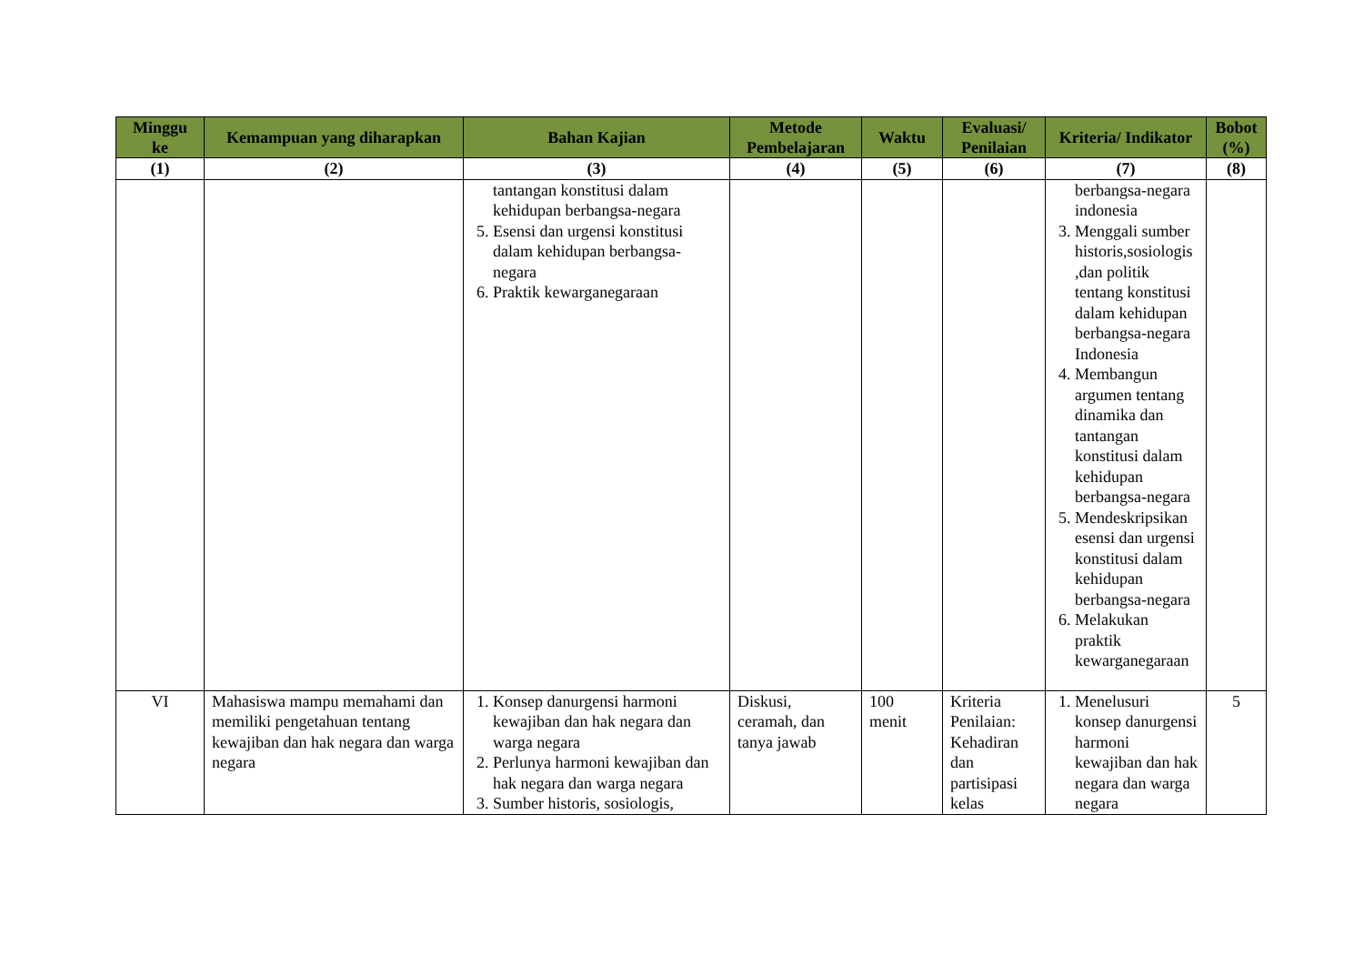| Minggu ke | Kemampuan yang diharapkan | Bahan Kajian | Metode Pembelajaran | Waktu | Evaluasi/ Penilaian | Kriteria/ Indikator | Bobot (%) |
| --- | --- | --- | --- | --- | --- | --- | --- |
| (1) | (2) | (3) | (4) | (5) | (6) | (7) | (8) |
| | | tantangan konstitusi dalam kehidupan berbangsa-negara 5. Esensi dan urgensi konstitusi dalam kehidupan berbangsa-negara 6. Praktik kewarganegaraan | | | | berbangsa-negara indonesia 3. Menggali sumber historis,sosiologis ,dan politik tentang konstitusi dalam kehidupan berbangsa-negara Indonesia 4. Membangun argumen tentang dinamika dan tantangan konstitusi dalam kehidupan berbangsa-negara 5. Mendeskripsikan esensi dan urgensi konstitusi dalam kehidupan berbangsa-negara 6. Melakukan praktik kewarganegaraan | |
| VI | Mahasiswa mampu memahami dan memiliki pengetahuan tentang kewajiban dan hak negara dan warga negara | 1. Konsep danurgensi harmoni kewajiban dan hak negara dan warga negara 2. Perlunya harmoni kewajiban dan hak negara dan warga negara 3. Sumber historis, sosiologis, | Diskusi, ceramah, dan tanya jawab | 100 menit | Kriteria Penilaian: Kehadiran dan partisipasi kelas | 1. Menelusuri konsep danurgensi harmoni kewajiban dan hak negara dan warga negara | 5 |